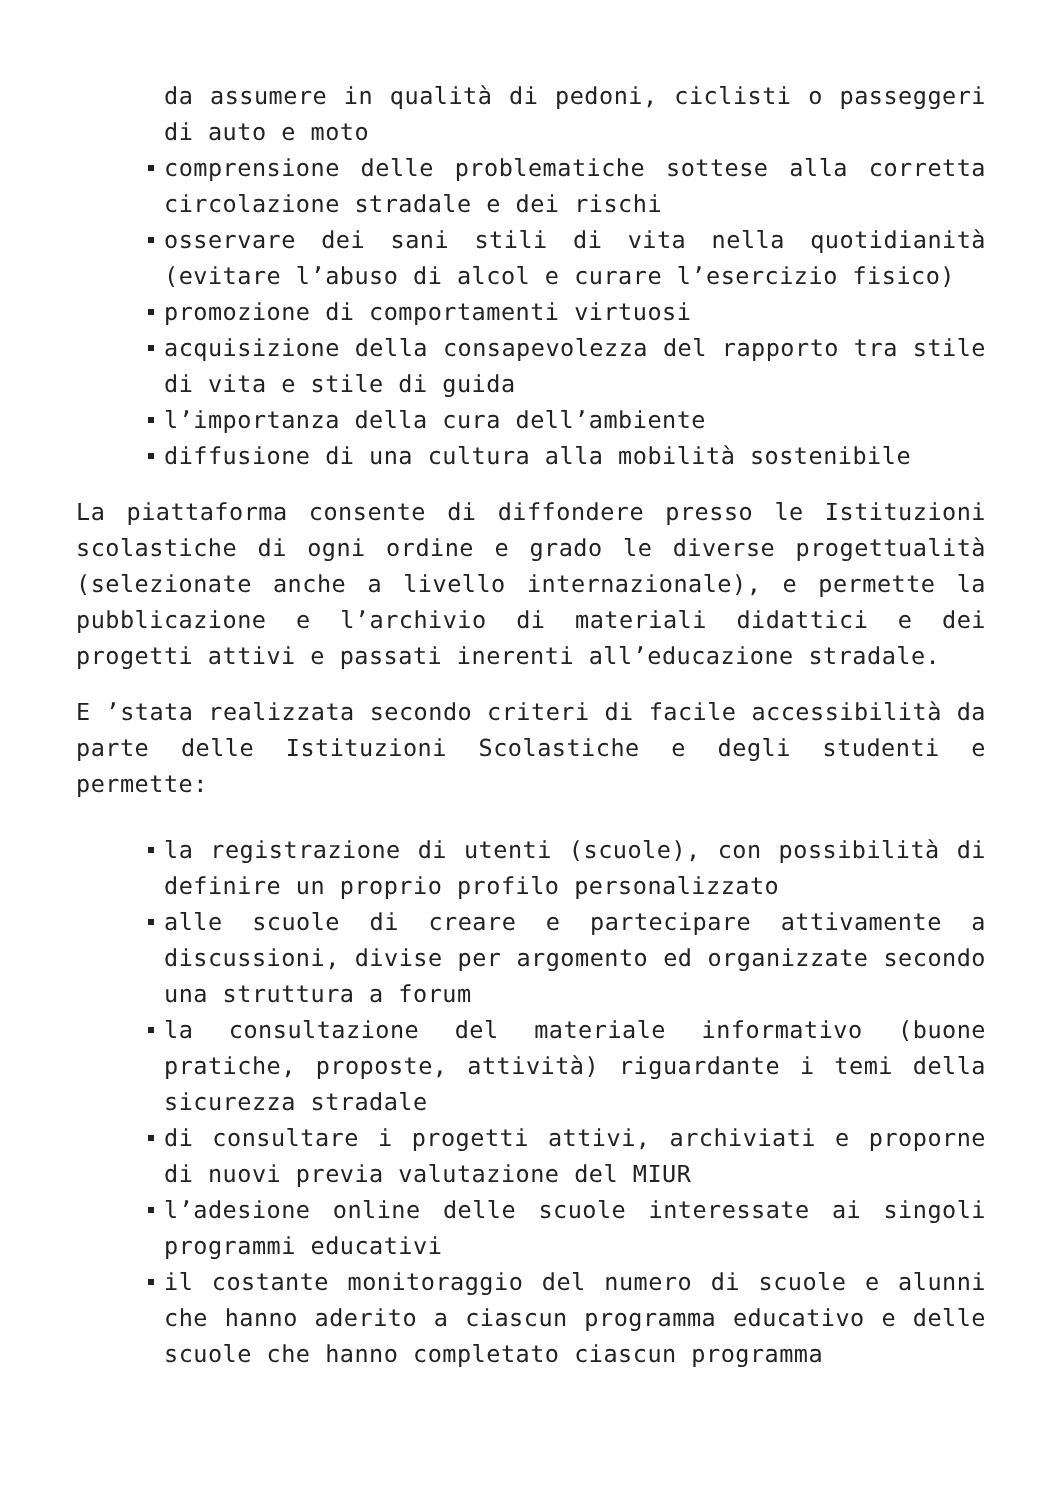da assumere in qualità di pedoni, ciclisti o passeggeri di auto e moto
comprensione delle problematiche sottese alla corretta circolazione stradale e dei rischi
osservare dei sani stili di vita nella quotidianità (evitare l’abuso di alcol e curare l’esercizio fisico)
promozione di comportamenti virtuosi
acquisizione della consapevolezza del rapporto tra stile di vita e stile di guida
l’importanza della cura dell’ambiente
diffusione di una cultura alla mobilità sostenibile
La piattaforma consente di diffondere presso le Istituzioni scolastiche di ogni ordine e grado le diverse progettualità (selezionate anche a livello internazionale), e permette la pubblicazione e l’archivio di materiali didattici e dei progetti attivi e passati inerenti all’educazione stradale.
E ’stata realizzata secondo criteri di facile accessibilità da parte delle Istituzioni Scolastiche e degli studenti e permette:
la registrazione di utenti (scuole), con possibilità di definire un proprio profilo personalizzato
alle scuole di creare e partecipare attivamente a discussioni, divise per argomento ed organizzate secondo una struttura a forum
la consultazione del materiale informativo (buone pratiche, proposte, attività) riguardante i temi della sicurezza stradale
di consultare i progetti attivi, archiviati e proporne di nuovi previa valutazione del MIUR
l’adesione online delle scuole interessate ai singoli programmi educativi
il costante monitoraggio del numero di scuole e alunni che hanno aderito a ciascun programma educativo e delle scuole che hanno completato ciascun programma